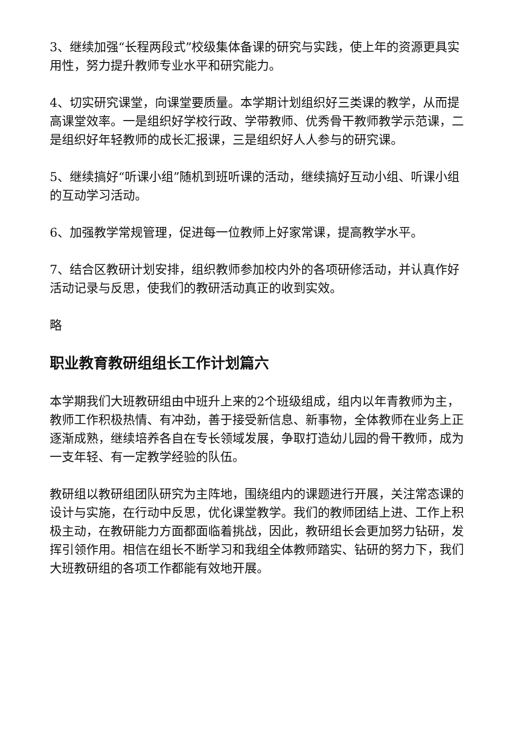3、继续加强“长程两段式”校级集体备课的研究与实践，使上年的资源更具实用性，努力提升教师专业水平和研究能力。
4、切实研究课堂，向课堂要质量。本学期计划组织好三类课的教学，从而提高课堂效率。一是组织好学校行政、学带教师、优秀骨干教师教学示范课，二是组织好年轻教师的成长汇报课，三是组织好人人参与的研究课。
5、继续搞好“听课小组”随机到班听课的活动，继续搞好互动小组、听课小组的互动学习活动。
6、加强教学常规管理，促进每一位教师上好家常课，提高教学水平。
7、结合区教研计划安排，组织教师参加校内外的各项研修活动，并认真作好活动记录与反思，使我们的教研活动真正的收到实效。
略
职业教育教研组组长工作计划篇六
本学期我们大班教研组由中班升上来的2个班级组成，组内以年青教师为主，教师工作积极热情、有冲劲，善于接受新信息、新事物，全体教师在业务上正逐渐成熟，继续培养各自在专长领域发展，争取打造幼儿园的骨干教师，成为一支年轻、有一定教学经验的队伍。
教研组以教研组团队研究为主阵地，围绕组内的课题进行开展，关注常态课的设计与实施，在行动中反思，优化课堂教学。我们的教师团结上进、工作上积极主动，在教研能力方面都面临着挑战，因此，教研组长会更加努力钻研，发挥引领作用。相信在组长不断学习和我组全体教师踏实、钻研的努力下，我们大班教研组的各项工作都能有效地开展。